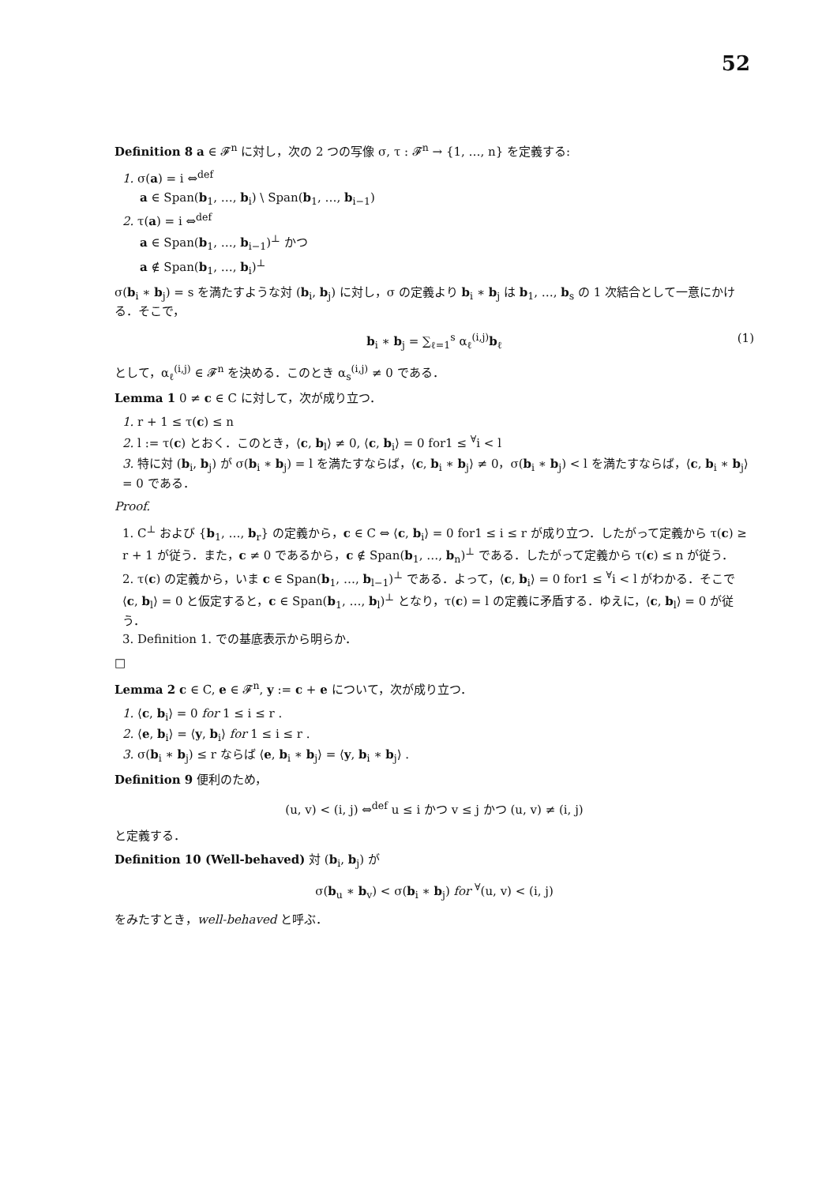52
Definition 8 a ∈ 𝓕<sup>n</sup> に対し，次の 2 つの写像 σ, τ : 𝓕<sup>n</sup> → {1, …, n} を定義する:
1. σ(a) = i ⇔<sup>def</sup>
a ∈ Span(b<sub>1</sub>, …, b<sub>i</sub>) \ Span(b<sub>1</sub>, …, b<sub>i−1</sub>)
2. τ(a) = i ⇔<sup>def</sup>
a ∈ Span(b<sub>1</sub>, …, b<sub>i−1</sub>)<sup>⊥</sup> かつ
a ∉ Span(b<sub>1</sub>, …, b<sub>i</sub>)<sup>⊥</sup>
σ(b<sub>i</sub> ∗ b<sub>j</sub>) = s を満たすような対 (b<sub>i</sub>, b<sub>j</sub>) に対し，σ の定義より b<sub>i</sub> ∗ b<sub>j</sub> は b<sub>1</sub>, …, b<sub>s</sub> の 1 次結合として一意にかける．そこで，
b<sub>i</sub> ∗ b<sub>j</sub> = ∑<sub>ℓ=1</sub><sup>s</sup> α<sub>ℓ</sub><sup>(i,j)</sup>b<sub>ℓ</sub> (1)
として，α<sub>ℓ</sub><sup>(i,j)</sup> ∈ 𝓕<sup>n</sup> を決める．このとき α<sub>s</sub><sup>(i,j)</sup> ≠ 0 である．
Lemma 1 0 ≠ c ∈ C に対して，次が成り立つ．
1. r + 1 ≤ τ(c) ≤ n
2. l := τ(c) とおく．このとき，⟨c, b<sub>l</sub>⟩ ≠ 0, ⟨c, b<sub>i</sub>⟩ = 0 for1 ≤ <sup>∀</sup>i < l
3. 特に対 (b<sub>i</sub>, b<sub>j</sub>) が σ(b<sub>i</sub> ∗ b<sub>j</sub>) = l を満たすならば，⟨c, b<sub>i</sub> ∗ b<sub>j</sub>⟩ ≠ 0，σ(b<sub>i</sub> ∗ b<sub>j</sub>) < l を満たすならば，⟨c, b<sub>i</sub> ∗ b<sub>j</sub>⟩ = 0 である．
Proof.
1. C<sup>⊥</sup> および {b<sub>1</sub>, …, b<sub>r</sub>} の定義から，c ∈ C ⇔ ⟨c, b<sub>i</sub>⟩ = 0 for1 ≤ i ≤ r が成り立つ．したがって定義から τ(c) ≥ r + 1 が従う．また，c ≠ 0 であるから，c ∉ Span(b<sub>1</sub>, …, b<sub>n</sub>)<sup>⊥</sup> である．したがって定義から τ(c) ≤ n が従う．
2. τ(c) の定義から，いま c ∈ Span(b<sub>1</sub>, …, b<sub>l−1</sub>)<sup>⊥</sup> である．よって，⟨c, b<sub>i</sub>⟩ = 0 for1 ≤ <sup>∀</sup>i < l がわかる．そこで ⟨c, b<sub>l</sub>⟩ = 0 と仮定すると，c ∈ Span(b<sub>1</sub>, …, b<sub>l</sub>)<sup>⊥</sup> となり，τ(c) = l の定義に矛盾する．ゆえに，⟨c, b<sub>l</sub>⟩ = 0 が従う．
3. Definition 1. での基底表示から明らか．
□
Lemma 2 c ∈ C, e ∈ 𝓕<sup>n</sup>, y := c + e について，次が成り立つ．
1. ⟨c, b<sub>i</sub>⟩ = 0 for 1 ≤ i ≤ r .
2. ⟨e, b<sub>i</sub>⟩ = ⟨y, b<sub>i</sub>⟩ for 1 ≤ i ≤ r .
3. σ(b<sub>i</sub> ∗ b<sub>j</sub>) ≤ r ならば ⟨e, b<sub>i</sub> ∗ b<sub>j</sub>⟩ = ⟨y, b<sub>i</sub> ∗ b<sub>j</sub>⟩ .
Definition 9 便利のため，
(u, v) < (i, j) ⇔<sup>def</sup> u ≤ i かつ v ≤ j かつ (u, v) ≠ (i, j)
と定義する．
Definition 10 (Well-behaved) 対 (b<sub>i</sub>, b<sub>j</sub>) が
σ(b<sub>u</sub> ∗ b<sub>v</sub>) < σ(b<sub>i</sub> ∗ b<sub>j</sub>) for <sup>∀</sup>(u, v) < (i, j)
をみたすとき，well-behaved と呼ぶ．